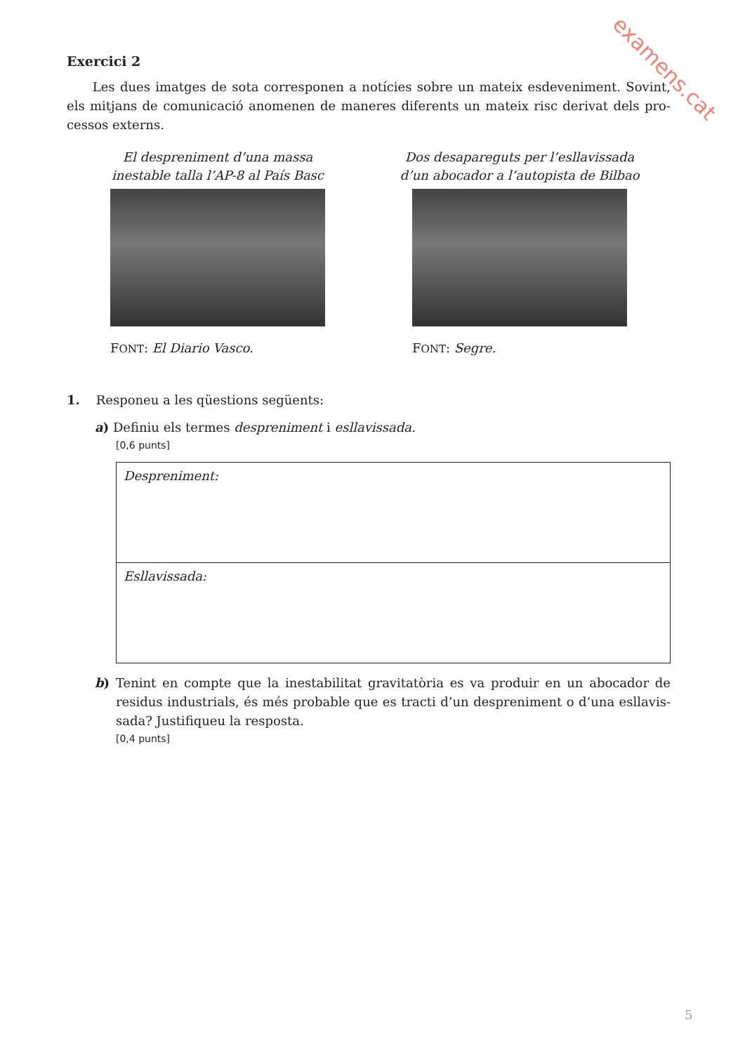examens.cat
Exercici 2
Les dues imatges de sota corresponen a notícies sobre un mateix esdeveniment. Sovint, els mitjans de comunicació anomenen de maneres diferents un mateix risc derivat dels pro­cessos externs.
El despreniment d’una massa
inestable talla l’AP-8 al País Basc
FONT: El Diario Vasco.
Dos desapareguts per l’esllavissada
d’un abocador a l’autopista de Bilbao
FONT: Segre.
1. Responeu a les qüestions següents:
a) Definiu els termes despreniment i esllavissada.
[0,6 punts]
Despreniment:
Esllavissada:
b) Tenint en compte que la inestabilitat gravitatòria es va produir en un abocador de residus industrials, és més probable que es tracti d’un despreniment o d’una esllavis­sada? Justifiqueu la resposta.
[0,4 punts]
5